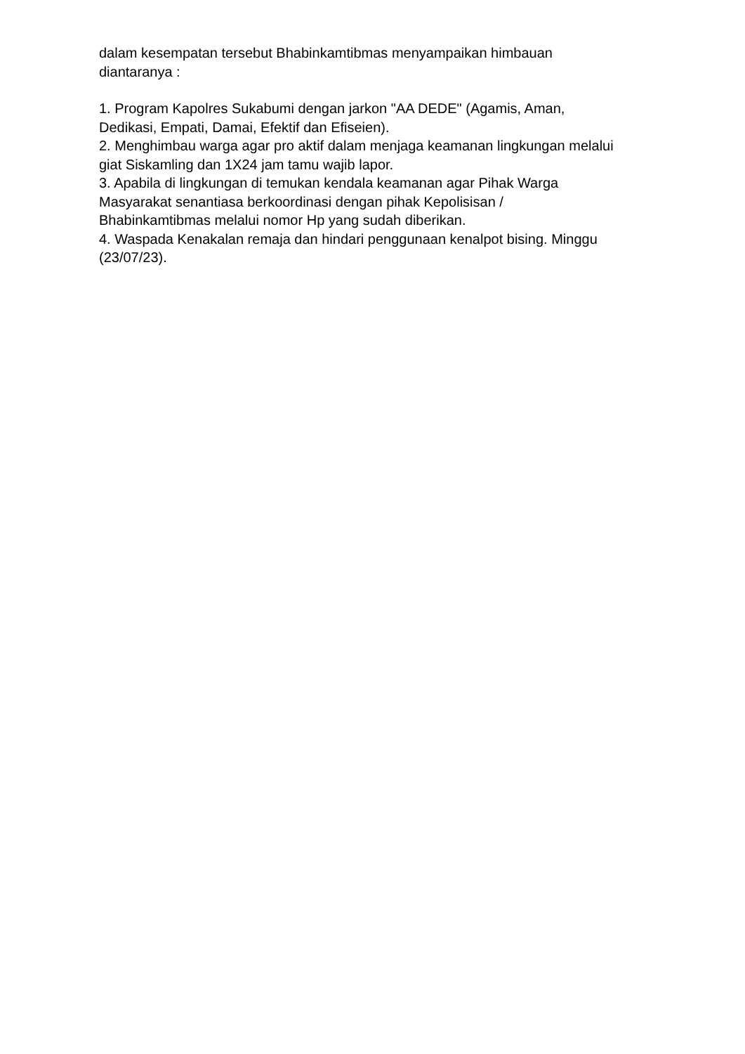dalam kesempatan tersebut Bhabinkamtibmas menyampaikan himbauan diantaranya :
1. Program Kapolres Sukabumi dengan jarkon "AA DEDE" (Agamis, Aman, Dedikasi, Empati, Damai, Efektif dan Efiseien).
2. Menghimbau warga agar pro aktif dalam menjaga keamanan lingkungan melalui giat Siskamling dan 1X24 jam tamu wajib lapor.
3. Apabila di lingkungan di temukan kendala keamanan agar Pihak Warga Masyarakat senantiasa berkoordinasi dengan pihak Kepolisisan / Bhabinkamtibmas melalui nomor Hp yang sudah diberikan.
4. Waspada Kenakalan remaja dan hindari penggunaan kenalpot bising. Minggu (23/07/23).